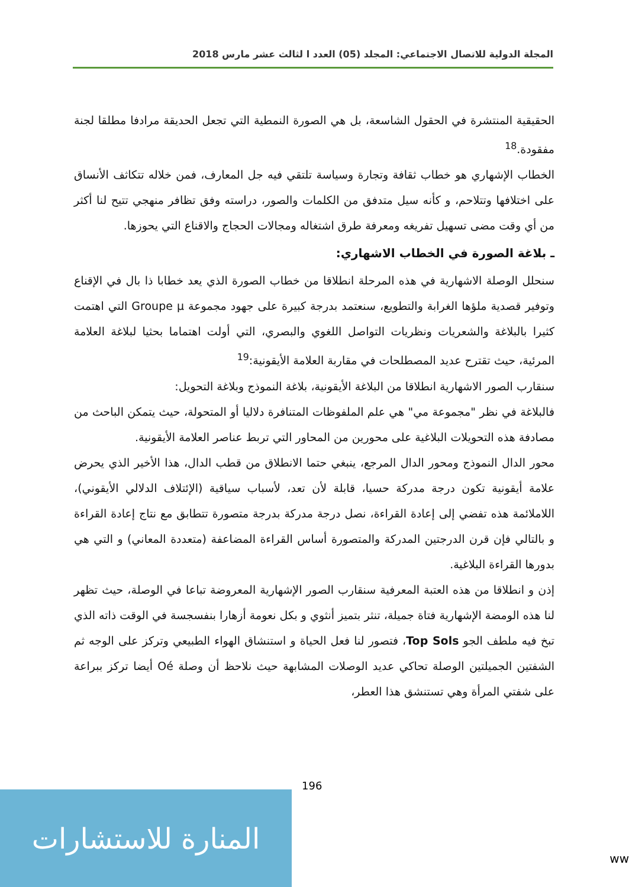المجلة الدولية للاتصال الاجتماعي: المجلد (05) العدد ا لثالث عشر مارس 2018
الحقيقية المنتشرة في الحقول الشاسعة، بل هي الصورة النمطية التي تجعل الحديقة مرادفا مطلقا لجنة مفقودة.<sup>18</sup>
الخطاب الإشهاري هو خطاب ثقافة وتجارة وسياسة تلتقي فيه جل المعارف، فمن خلاله تتكاثف الأنساق على اختلافها وتتلاحم، و كأنه سيل متدفق من الكلمات والصور، دراسته وفق تظافر منهجي تتيح لنا أكثر من أي وقت مضى تسهيل تفريغه ومعرفة طرق اشتغاله ومجالات الحجاج والاقناع التي يحوزها.
ـ بلاغة الصورة في الخطاب الاشهاري:
سنحلل الوصلة الاشهارية في هذه المرحلة انطلاقا من خطاب الصورة الذي يعد خطابا ذا بال في الإقناع وتوفير قصدية ملؤها الغرابة والتطويع، سنعتمد بدرجة كبيرة على جهود مجموعة Groupe µ التي اهتمت كثيرا بالبلاغة والشعريات ونظريات التواصل اللغوي والبصري، التي أولت اهتماما بحثيا لبلاغة العلامة المرئية، حيث تقترح عديد المصطلحات في مقاربة العلامة الأيقونية:<sup>19</sup>
سنقارب الصور الاشهارية انطلاقا من البلاغة الأيقونية، بلاغة النموذج وبلاغة التحويل:
فالبلاغة في نظر "مجموعة مي" هي علم الملفوظات المتنافرة دلاليا أو المتحولة، حيث يتمكن الباحث من مصادفة هذه التحويلات البلاغية على محورين من المحاور التي تربط عناصر العلامة الأيقونية.
محور الدال النموذج ومحور الدال المرجع، ينبغي حتما الانطلاق من قطب الدال، هذا الأخير الذي يحرض علامة أيقونية تكون درجة مدركة حسيا، قابلة لأن تعد، لأسباب سياقية (الإئتلاف الدلالي الأيقوني)، اللاملائمة هذه تفضي إلى إعادة القراءة، نصل درجة مدركة بدرجة متصورة تتطابق مع نتاج إعادة القراءة و بالتالي فإن قرن الدرجتين المدركة والمتصورة أساس القراءة المضاعفة (متعددة المعاني) و التي هي بدورها القراءة البلاغية.
إذن و انطلاقا من هذه العتبة المعرفية سنقارب الصور الإشهارية المعروضة تباعا في الوصلة، حيث تظهر لنا هذه الومضة الإشهارية فتاة جميلة، تنثر بتميز أنثوي و بكل نعومة أزهارا بنفسجسة في الوقت ذاته الذي تبخ فيه ملطف الجو Top Sols، فتصور لنا فعل الحياة و استنشاق الهواء الطبيعي وتركز على الوجه ثم الشفتين الجميلتين الوصلة تحاكي عديد الوصلات المشابهة حيث نلاحظ أن وصلة Oé أيضا تركز ببراعة على شفتي المرأة وهي تستنشق هذا العطر،
196
المنارة للاستشارات
ww